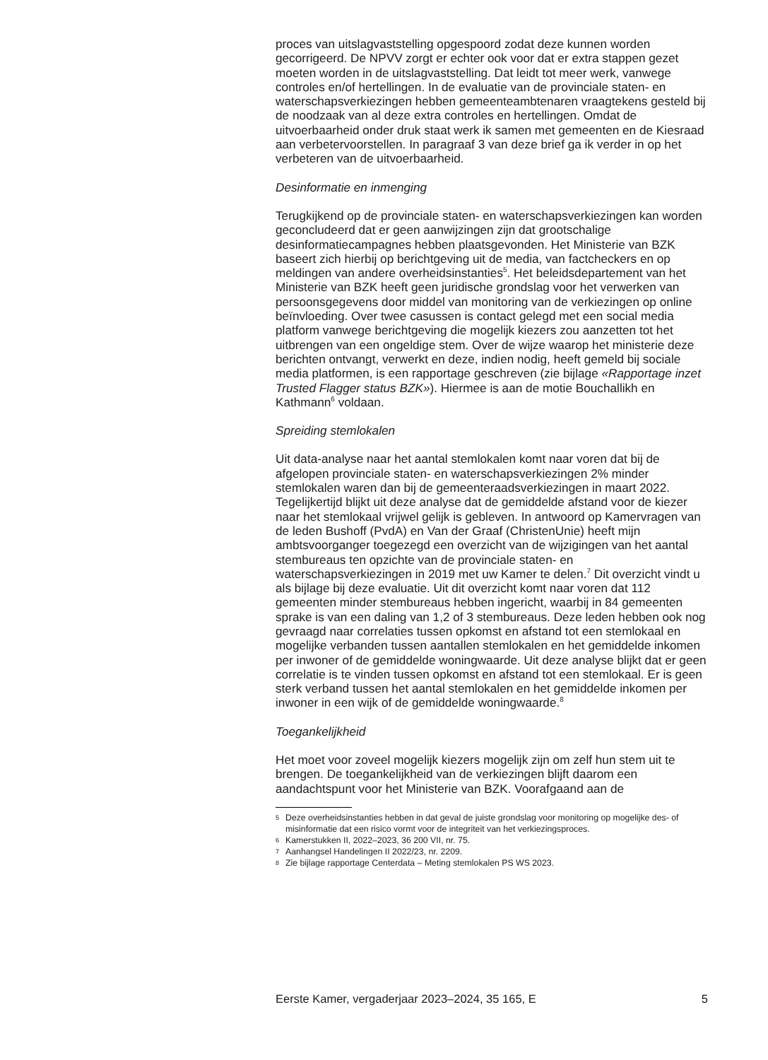proces van uitslagvaststelling opgespoord zodat deze kunnen worden gecorrigeerd. De NPVV zorgt er echter ook voor dat er extra stappen gezet moeten worden in de uitslagvaststelling. Dat leidt tot meer werk, vanwege controles en/of hertellingen. In de evaluatie van de provinciale staten- en waterschapsverkiezingen hebben gemeenteambtenaren vraagtekens gesteld bij de noodzaak van al deze extra controles en hertellingen. Omdat de uitvoerbaarheid onder druk staat werk ik samen met gemeenten en de Kiesraad aan verbetervoorstellen. In paragraaf 3 van deze brief ga ik verder in op het verbeteren van de uitvoerbaarheid.
Desinformatie en inmenging
Terugkijkend op de provinciale staten- en waterschapsverkiezingen kan worden geconcludeerd dat er geen aanwijzingen zijn dat grootschalige desinformatiecampagnes hebben plaatsgevonden. Het Ministerie van BZK baseert zich hierbij op berichtgeving uit de media, van factcheckers en op meldingen van andere overheidsinstanties<sup>5</sup>. Het beleidsdepartement van het Ministerie van BZK heeft geen juridische grondslag voor het verwerken van persoonsgegevens door middel van monitoring van de verkiezingen op online beïnvloeding. Over twee casussen is contact gelegd met een social media platform vanwege berichtgeving die mogelijk kiezers zou aanzetten tot het uitbrengen van een ongeldige stem. Over de wijze waarop het ministerie deze berichten ontvangt, verwerkt en deze, indien nodig, heeft gemeld bij sociale media platformen, is een rapportage geschreven (zie bijlage «Rapportage inzet Trusted Flagger status BZK»). Hiermee is aan de motie Bouchallikh en Kathmann<sup>6</sup> voldaan.
Spreiding stemlokalen
Uit data-analyse naar het aantal stemlokalen komt naar voren dat bij de afgelopen provinciale staten- en waterschapsverkiezingen 2% minder stemlokalen waren dan bij de gemeenteraadsverkiezingen in maart 2022. Tegelijkertijd blijkt uit deze analyse dat de gemiddelde afstand voor de kiezer naar het stemlokaal vrijwel gelijk is gebleven. In antwoord op Kamervragen van de leden Bushoff (PvdA) en Van der Graaf (ChristenUnie) heeft mijn ambtsvoorganger toegezegd een overzicht van de wijzigingen van het aantal stembureaus ten opzichte van de provinciale staten- en waterschapsverkiezingen in 2019 met uw Kamer te delen.<sup>7</sup> Dit overzicht vindt u als bijlage bij deze evaluatie. Uit dit overzicht komt naar voren dat 112 gemeenten minder stembureaus hebben ingericht, waarbij in 84 gemeenten sprake is van een daling van 1,2 of 3 stembureaus. Deze leden hebben ook nog gevraagd naar correlaties tussen opkomst en afstand tot een stemlokaal en mogelijke verbanden tussen aantallen stemlokalen en het gemiddelde inkomen per inwoner of de gemiddelde woningwaarde. Uit deze analyse blijkt dat er geen correlatie is te vinden tussen opkomst en afstand tot een stemlokaal. Er is geen sterk verband tussen het aantal stemlokalen en het gemiddelde inkomen per inwoner in een wijk of de gemiddelde woningwaarde.<sup>8</sup>
Toegankelijkheid
Het moet voor zoveel mogelijk kiezers mogelijk zijn om zelf hun stem uit te brengen. De toegankelijkheid van de verkiezingen blijft daarom een aandachtspunt voor het Ministerie van BZK. Voorafgaand aan de
5 Deze overheidsinstanties hebben in dat geval de juiste grondslag voor monitoring op mogelijke des- of misinformatie dat een risico vormt voor de integriteit van het verkiezingsproces.
6 Kamerstukken II, 2022–2023, 36 200 VII, nr. 75.
7 Aanhangsel Handelingen II 2022/23, nr. 2209.
8 Zie bijlage rapportage Centerdata – Meting stemlokalen PS WS 2023.
Eerste Kamer, vergaderjaar 2023–2024, 35 165, E 5